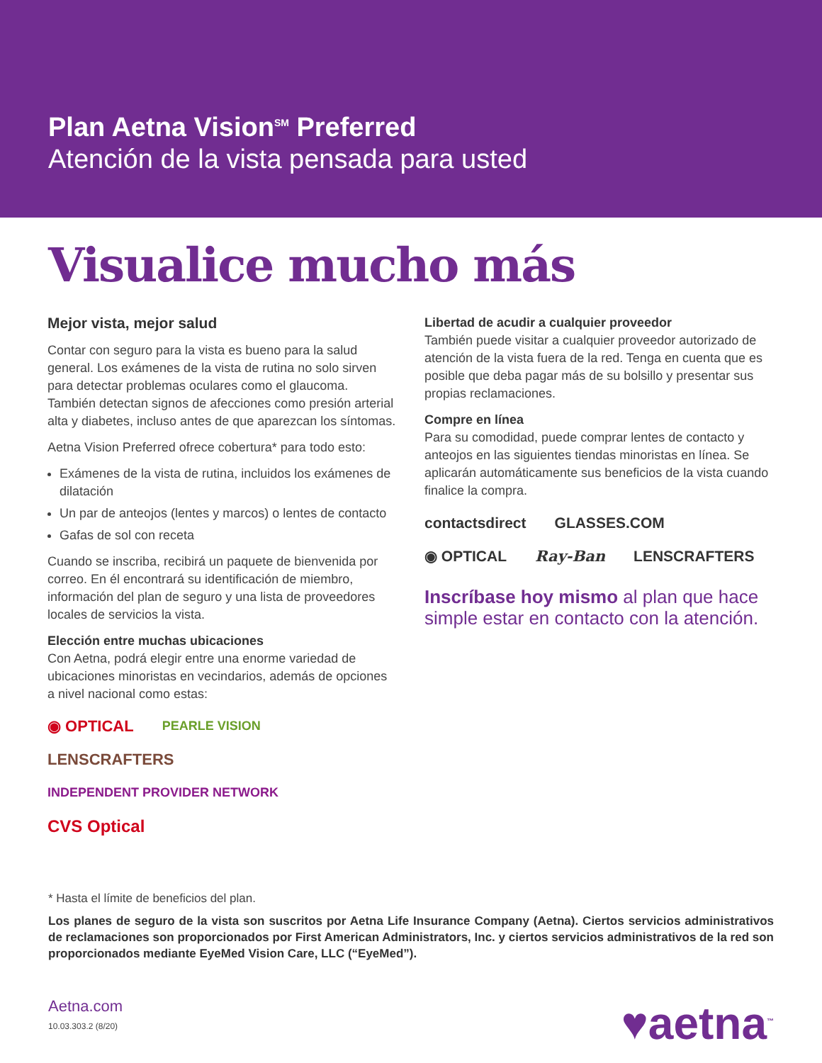Plan Aetna Vision<sup>SM</sup> Preferred
Atención de la vista pensada para usted
Visualice mucho más
Mejor vista, mejor salud
Contar con seguro para la vista es bueno para la salud general. Los exámenes de la vista de rutina no solo sirven para detectar problemas oculares como el glaucoma. También detectan signos de afecciones como presión arterial alta y diabetes, incluso antes de que aparezcan los síntomas.
Aetna Vision Preferred ofrece cobertura* para todo esto:
Exámenes de la vista de rutina, incluidos los exámenes de dilatación
Un par de anteojos (lentes y marcos) o lentes de contacto
Gafas de sol con receta
Cuando se inscriba, recibirá un paquete de bienvenida por correo. En él encontrará su identificación de miembro, información del plan de seguro y una lista de proveedores locales de servicios la vista.
Elección entre muchas ubicaciones
Con Aetna, podrá elegir entre una enorme variedad de ubicaciones minoristas en vecindarios, además de opciones a nivel nacional como estas:
◉ OPTICAL PEARLE VISION LENSCRAFTERS INDEPENDENT PROVIDER NETWORK CVS Optical
Libertad de acudir a cualquier proveedor
También puede visitar a cualquier proveedor autorizado de atención de la vista fuera de la red. Tenga en cuenta que es posible que deba pagar más de su bolsillo y presentar sus propias reclamaciones.
Compre en línea
Para su comodidad, puede comprar lentes de contacto y anteojos en las siguientes tiendas minoristas en línea. Se aplicarán automáticamente sus beneficios de la vista cuando finalice la compra.
contactsdirect GLASSES.COM ◉ OPTICAL Ray-Ban LENSCRAFTERS
Inscríbase hoy mismo al plan que hace simple estar en contacto con la atención.
* Hasta el límite de beneficios del plan.
Los planes de seguro de la vista son suscritos por Aetna Life Insurance Company (Aetna). Ciertos servicios administrativos de reclamaciones son proporcionados por First American Administrators, Inc. y ciertos servicios administrativos de la red son proporcionados mediante EyeMed Vision Care, LLC (“EyeMed”).
Aetna.com
10.03.303.2 (8/20)
♥aetna<sup>™</sup>